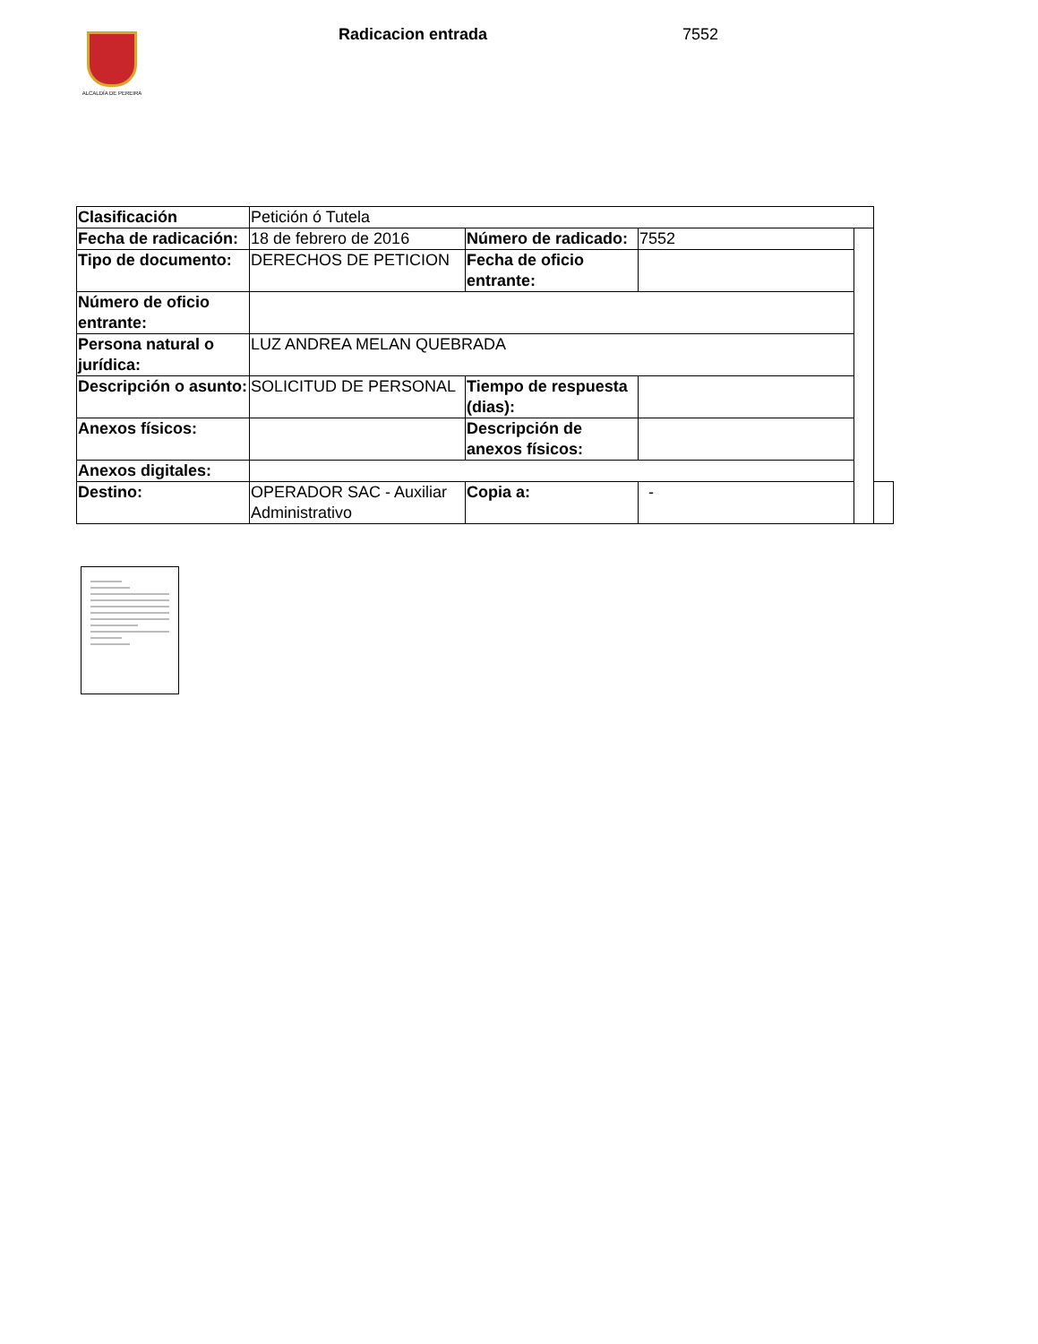ALCALDÍA DE PEREIRA Radicacion entrada 7552
| Clasificación | Petición ó Tutela | | | | |
| Fecha de radicación: | 18 de febrero de 2016 | Número de radicado: | 7552 | | |
| Tipo de documento: | DERECHOS DE PETICION | Fecha de oficio entrante: | | | |
| Número de oficio entrante: | | | | | |
| Persona natural o jurídica: | LUZ ANDREA MELAN QUEBRADA | | | | |
| Descripción o asunto: | SOLICITUD DE PERSONAL | Tiempo de respuesta (dias): | | | |
| Anexos físicos: | | Descripción de anexos físicos: | | | |
| Anexos digitales: | | | | | |
| Destino: | OPERADOR SAC - Auxiliar Administrativo | Copia a: | - | | |